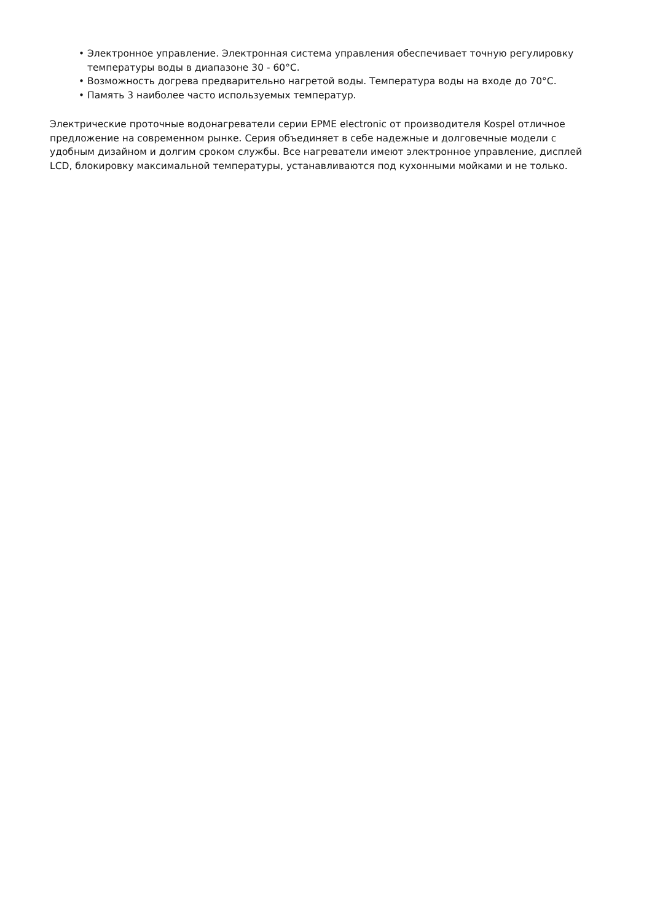• Электронное управление. Электронная система управления обеспечивает точную регулировку температуры воды в диапазоне 30 - 60°C.
• Возможность догрева предварительно нагретой воды. Температура воды на входе до 70°C.
• Память 3 наиболее часто используемых температур.
Электрические проточные водонагреватели серии EPME electronic от производителя Kospel отличное предложение на современном рынке. Серия объединяет в себе надежные и долговечные модели с удобным дизайном и долгим сроком службы. Все нагреватели имеют электронное управление, дисплей LCD, блокировку максимальной температуры, устанавливаются под кухонными мойками и не только.